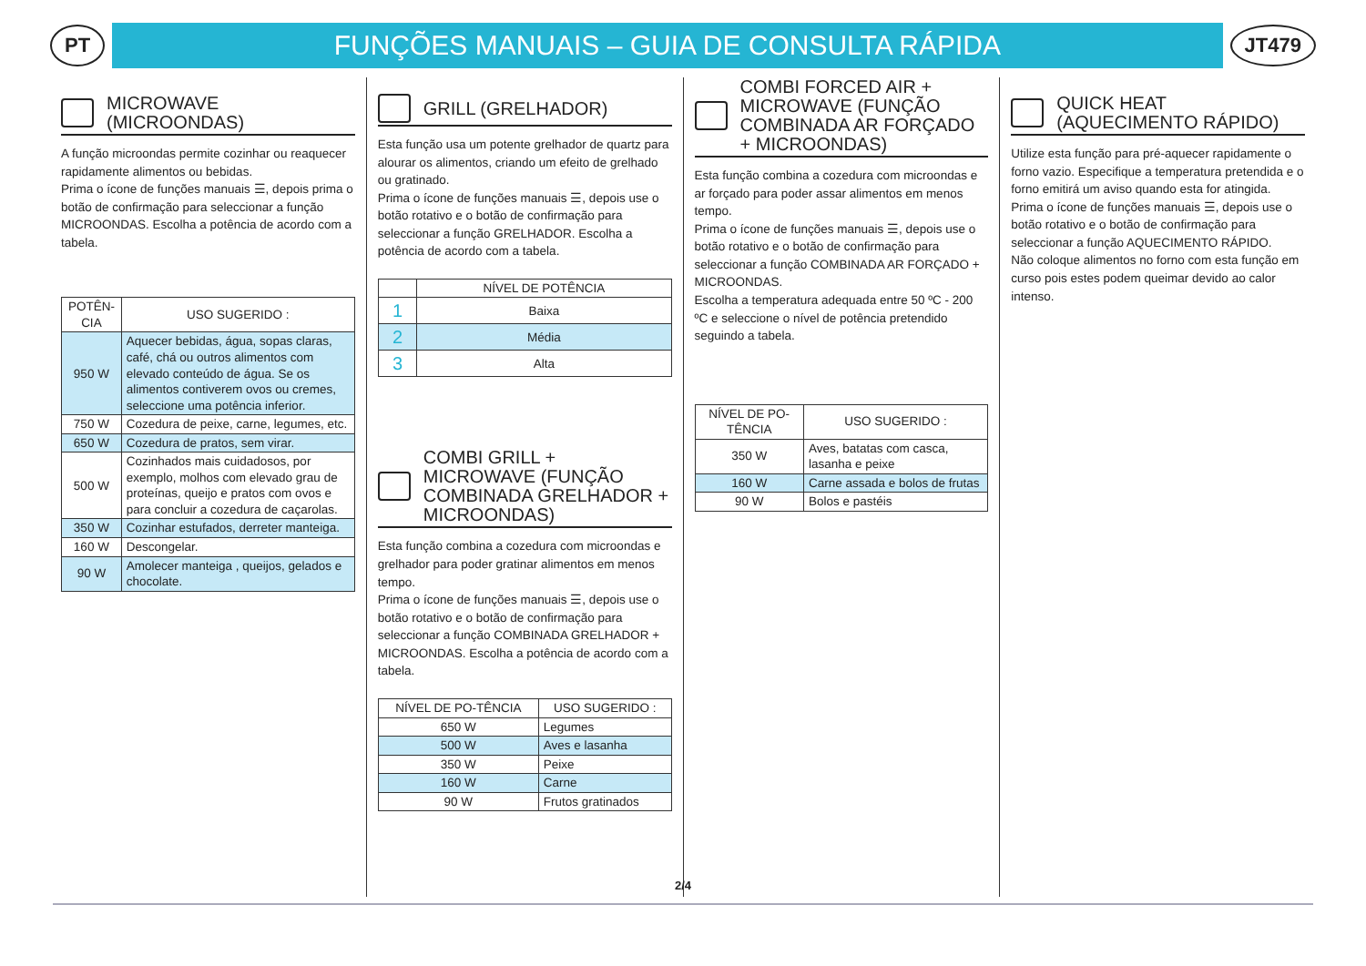PT
FUNÇÕES MANUAIS – GUIA DE CONSULTA RÁPIDA
JT479
MICROWAVE (MICROONDAS)
A função microondas permite cozinhar ou reaquecer rapidamente alimentos ou bebidas.
Prima o ícone de funções manuais ☰, depois prima o botão de confirmação para seleccionar a função MICROONDAS. Escolha a potência de acordo com a tabela.
| POTÊN-CIA | USO SUGERIDO : |
| --- | --- |
| 950 W | Aquecer bebidas, água, sopas claras, café, chá ou outros alimentos com elevado conteúdo de água. Se os alimentos contiverem ovos ou cremes, seleccione uma potência inferior. |
| 750 W | Cozedura de peixe, carne, legumes, etc. |
| 650 W | Cozedura de pratos, sem virar. |
| 500 W | Cozinhados mais cuidadosos, por exemplo, molhos com elevado grau de proteínas, queijo e pratos com ovos e para concluir a cozedura de caçarolas. |
| 350 W | Cozinhar estufados, derreter manteiga. |
| 160 W | Descongelar. |
| 90 W | Amolecer manteiga , queijos, gelados e chocolate. |
GRILL (GRELHADOR)
Esta função usa um potente grelhador de quartz para alourar os alimentos, criando um efeito de grelhado ou gratinado.
Prima o ícone de funções manuais ☰, depois use o botão rotativo e o botão de confirmação para seleccionar a função GRELHADOR. Escolha a potência de acordo com a tabela.
| | NÍVEL DE POTÊNCIA |
| --- | --- |
| 1 | Baixa |
| 2 | Média |
| 3 | Alta |
COMBI GRILL + MICROWAVE (FUNÇÃO COMBINADA GRELHADOR + MICROONDAS)
Esta função combina a cozedura com microondas e grelhador para poder gratinar alimentos em menos tempo.
Prima o ícone de funções manuais ☰, depois use o botão rotativo e o botão de confirmação para seleccionar a função COMBINADA GRELHADOR + MICROONDAS. Escolha a potência de acordo com a tabela.
| NÍVEL DE PO-TÊNCIA | USO SUGERIDO : |
| --- | --- |
| 650 W | Legumes |
| 500 W | Aves e lasanha |
| 350 W | Peixe |
| 160 W | Carne |
| 90 W | Frutos gratinados |
COMBI FORCED AIR + MICROWAVE (FUNÇÃO COMBINADA AR FORÇADO + MICROONDAS)
Esta função combina a cozedura com microondas e ar forçado para poder assar alimentos em menos tempo.
Prima o ícone de funções manuais ☰, depois use o botão rotativo e o botão de confirmação para seleccionar a função COMBINADA AR FORÇADO + MICROONDAS.
Escolha a temperatura adequada entre 50 ºC - 200 ºC e seleccione o nível de potência pretendido seguindo a tabela.
| NÍVEL DE PO-TÊNCIA | USO SUGERIDO : |
| --- | --- |
| 350 W | Aves, batatas com casca, lasanha e peixe |
| 160 W | Carne assada e bolos de frutas |
| 90 W | Bolos e pastéis |
QUICK HEAT (AQUECIMENTO RÁPIDO)
Utilize esta função para pré-aquecer rapidamente o forno vazio. Especifique a temperatura pretendida e o forno emitirá um aviso quando esta for atingida.
Prima o ícone de funções manuais ☰, depois use o botão rotativo e o botão de confirmação para seleccionar a função AQUECIMENTO RÁPIDO.
Não coloque alimentos no forno com esta função em curso pois estes podem queimar devido ao calor intenso.
2/4